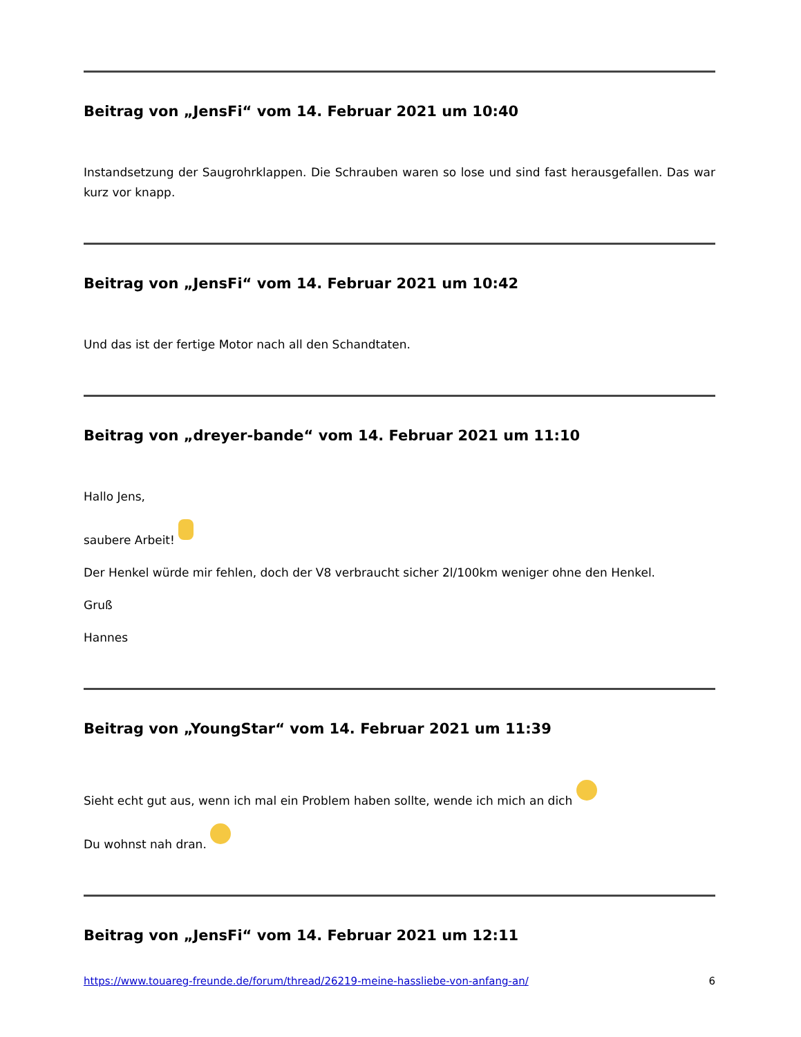Beitrag von „JensFi“ vom 14. Februar 2021 um 10:40
Instandsetzung der Saugrohrklappen. Die Schrauben waren so lose und sind fast herausgefallen. Das war kurz vor knapp.
Beitrag von „JensFi“ vom 14. Februar 2021 um 10:42
Und das ist der fertige Motor nach all den Schandtaten.
Beitrag von „dreyer-bande“ vom 14. Februar 2021 um 11:10
Hallo Jens,
saubere Arbeit!
Der Henkel würde mir fehlen, doch der V8 verbraucht sicher 2l/100km weniger ohne den Henkel.
Gruß
Hannes
Beitrag von „YoungStar“ vom 14. Februar 2021 um 11:39
Sieht echt gut aus, wenn ich mal ein Problem haben sollte, wende ich mich an dich
Du wohnst nah dran.
Beitrag von „JensFi“ vom 14. Februar 2021 um 12:11
https://www.touareg-freunde.de/forum/thread/26219-meine-hassliebe-von-anfang-an/ 6